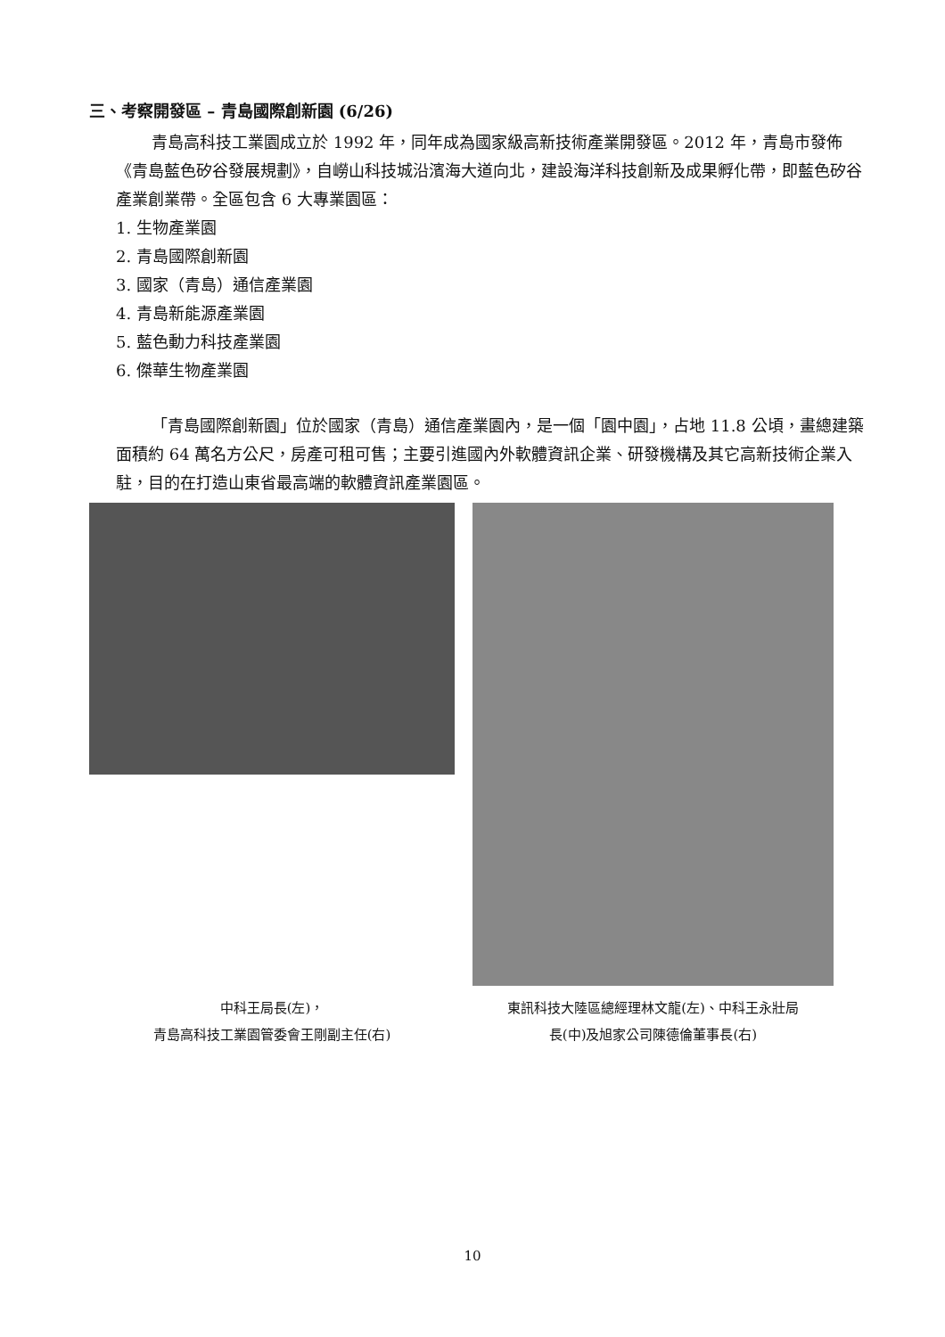三、考察開發區 – 青島國際創新園 (6/26)
青島高科技工業園成立於 1992 年，同年成為國家級高新技術產業開發區。2012 年，青島市發佈《青島藍色矽谷發展規劃》，自嶗山科技城沿濱海大道向北，建設海洋科技創新及成果孵化帶，即藍色矽谷產業創業帶。全區包含 6 大專業園區：
1. 生物產業園
2. 青島國際創新園
3. 國家（青島）通信產業園
4. 青島新能源產業園
5. 藍色動力科技產業園
6. 傑華生物產業園
「青島國際創新園」位於國家（青島）通信產業園內，是一個「園中園」，占地 11.8 公頃，畫總建築面積約 64 萬名方公尺，房產可租可售；主要引進國內外軟體資訊企業、研發機構及其它高新技術企業入駐，目的在打造山東省最高端的軟體資訊產業園區。
中科王局長(左)，
青島高科技工業園管委會王剛副主任(右)
東訊科技大陸區總經理林文龍(左)、中科王永壯局
長(中)及旭家公司陳德倫董事長(右)
10